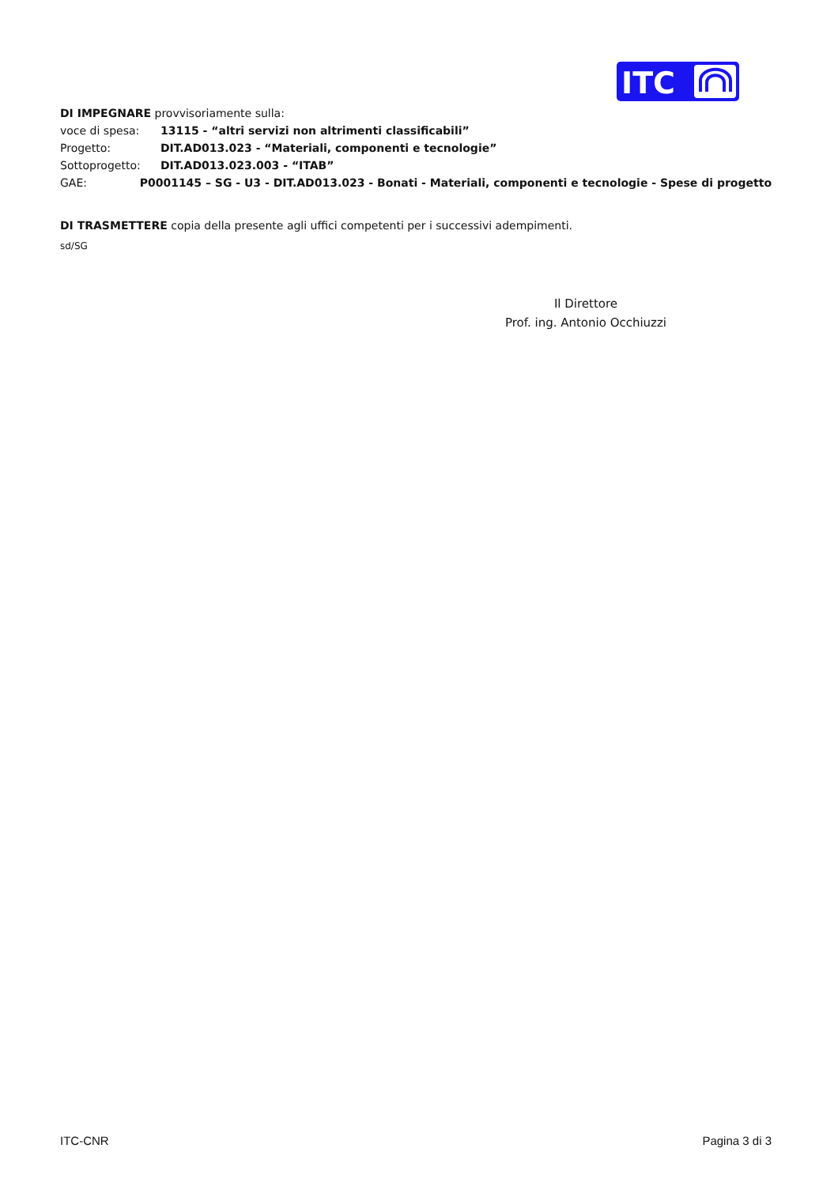ITC
DI IMPEGNARE provvisoriamente sulla:
voce di spesa: 13115 - “altri servizi non altrimenti classificabili”
Progetto: DIT.AD013.023 - “Materiali, componenti e tecnologie”
Sottoprogetto: DIT.AD013.023.003 - “ITAB”
GAE: P0001145 – SG - U3 - DIT.AD013.023 - Bonati - Materiali, componenti e tecnologie - Spese di progetto
DI TRASMETTERE copia della presente agli uffici competenti per i successivi adempimenti.
sd/SG
Il Direttore
Prof. ing. Antonio Occhiuzzi
ITC-CNR Pagina 3 di 3